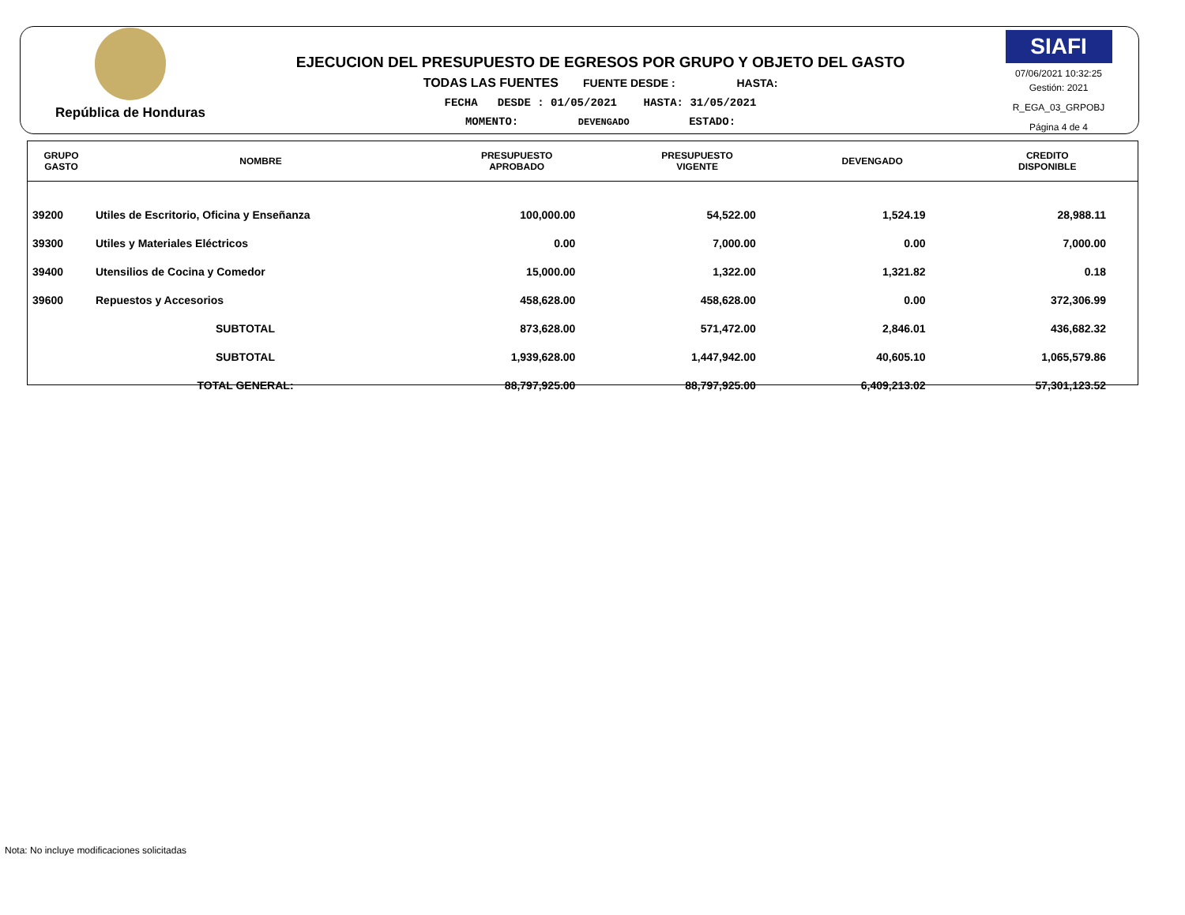República de Honduras
EJECUCION DEL PRESUPUESTO DE EGRESOS POR GRUPO Y OBJETO DEL GASTO
TODAS LAS FUENTES FUENTE DESDE : HASTA:
FECHA DESDE : 01/05/2021 HASTA: 31/05/2021
MOMENTO: DEVENGADO ESTADO:
SIAFI
07/06/2021 10:32:25
Gestión: 2021
R_EGA_03_GRPOBJ
Página 4 de 4
| GRUPO GASTO | NOMBRE | PRESUPUESTO APROBADO | PRESUPUESTO VIGENTE | DEVENGADO | CREDITO DISPONIBLE |
| --- | --- | --- | --- | --- | --- |
| 39200 | Utiles de Escritorio, Oficina y Enseñanza | 100,000.00 | 54,522.00 | 1,524.19 | 28,988.11 |
| 39300 | Utiles y Materiales Eléctricos | 0.00 | 7,000.00 | 0.00 | 7,000.00 |
| 39400 | Utensilios de Cocina y Comedor | 15,000.00 | 1,322.00 | 1,321.82 | 0.18 |
| 39600 | Repuestos y Accesorios | 458,628.00 | 458,628.00 | 0.00 | 372,306.99 |
| | SUBTOTAL | 873,628.00 | 571,472.00 | 2,846.01 | 436,682.32 |
| | SUBTOTAL | 1,939,628.00 | 1,447,942.00 | 40,605.10 | 1,065,579.86 |
| | TOTAL GENERAL: | 88,797,925.00 | 88,797,925.00 | 6,409,213.02 | 57,301,123.52 |
Nota: No incluye modificaciones solicitadas